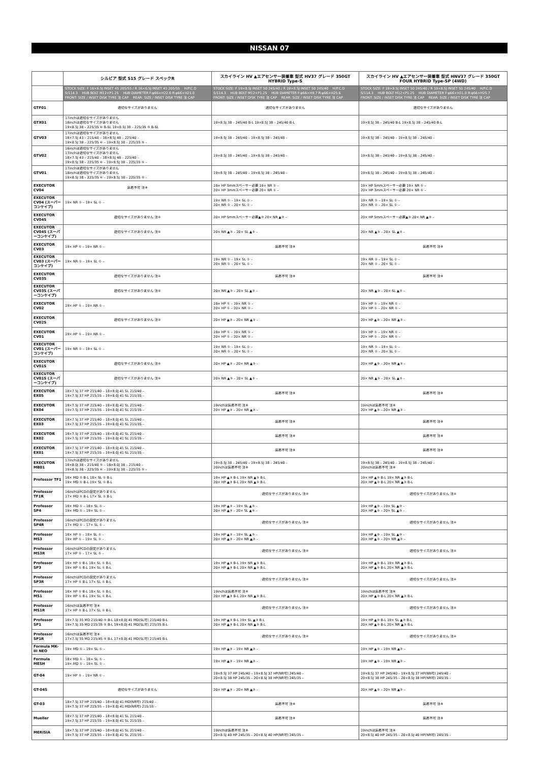NISSAN 07
| | シルビア 型式 S15 グレード スペックR | スカイライン HV ▲エアセンサー装着車 型式 HV37 グレード 350GT HYBRID Type-S | スカイライン HV ▲エアセンサー装着車 型式 HNV37 グレード 350GT FOUR HYBRID Type-SP (4WD) |
| --- | --- | --- | --- |
| | STOCK SIZE: F 16×6.5J INSET 45 205/55 / R 16×6.5J INSET 45 205/55 H/P.C.D 5/114.3 HUB BOLT M12×P1.25 HUB DIAMETER F:φ66×H22.0 R:φ66×H23.0 FRONT: SIZE / INSET DISK TYRE 注 CAP REAR: SIZE / INSET DISK TYRE 注 CAP | STOCK SIZE: F 19×8.5J INSET 50 245/40 / R 19×8.5J INSET 50 245/40 H/P.C.D 5/114.3 HUB BOLT M12×P1.25 HUB DIAMETER F:φ66×H9.7 R:φ66×H25.6 FRONT: SIZE / INSET DISK TYRE 注 CAP REAR: SIZE / INSET DISK TYRE 注 CAP | STOCK SIZE: F 19×8.5J INSET 50 245/40 / R 19×8.5J INSET 50 245/40 H/P.C.D 5/114.3 HUB BOLT M12×P1.25 HUB DIAMETER F:φ66×H31.0 R:φ66×H25.7 FRONT: SIZE / INSET DISK TYRE 注 CAP REAR: SIZE / INSET DISK TYRE 注 CAP |
| GTF01 | 適切なサイズがありません | 適切なサイズがありません | 適切なサイズがありません |
| GTX01 | 17inchは適切なサイズがありません 18inchは適切なサイズがありません 19×8.5J 38 – 225/35 ⑥ B-SL 19×8.5J 38 – 225/35 ⑤ B-SL | 19×8.5J 38 – 245/40 B-L 19×8.5J 38 – 245/40 B-L | 19×8.5J 38 – 245/40 B-L 19×8.5J 38 – 245/40 B-L |
| GTV03 | 17inchは適切なサイズがありません 18×7.5J 43 – 215/40 – 18×8.5J 48 – 225/40 – 19×8.5J 38 – 225/35 ⑥ – 19×8.5J 38 – 225/35 ⑤ – | 19×8.5J 38 – 245/40 – 19×8.5J 38 – 245/40 – | 19×8.5J 38 – 245/40 – 19×8.5J 38 – 245/40 – |
| GTV02 | 16inchは適切なサイズがありません 17inchは適切なサイズがありません 18×7.5J 43 – 215/40 – 18×8.5J 48 – 225/40 – 19×8.5J 38 – 225/35 ⑥ – 19×8.5J 38 – 225/35 ⑤ – | 19×8.5J 38 – 245/40 – 19×8.5J 38 – 245/40 – | 19×8.5J 38 – 245/40 – 19×8.5J 38 – 245/40 – |
| GTV01 | 17inchは適切なサイズがありません 18inchは適切なサイズがありません 19×8.5J 38 – 225/35 ⑥ – 19×8.5J 38 – 225/35 ⑤ – | 19×8.5J 38 – 245/40 – 19×8.5J 38 – 245/40 – | 19×8.5J 38 – 245/40 – 19×8.5J 38 – 245/40 – |
| EXECUTOR CV04 | 装着不可 注⑧ | 19× HP 5mmスペーサー必要 19× NR ① – 20× HP 3mmスペーサー必要 20× NR ① – | 19× HP 5mmスペーサー必要 19× NR ① – 20× HP 3mmスペーサー必要 20× NR ① – |
| EXECUTOR CV04 (スーパーコンケイブ) | 19× NR ① – 19× SL ① – | 19× NR ① – 19× SL ① – 20× NR ① – 20× SL ① – | 19× NR ① – 19× SL ① – 20× NR ① – 20× SL ① – |
| EXECUTOR CV04S | 適切なサイズがありません 注④ | 20× HP 5mmスペーサー必要▲③ 20× NR ▲③ – | 20× HP 5mmスペーサー必要▲③ 20× NR ▲③ – |
| EXECUTOR CV04S (スーパーコンケイブ) | 適切なサイズがありません 注④ | 20× NR ▲③ – 20× SL ▲③ – | 20× NR ▲③ – 20× SL ▲③ – |
| EXECUTOR CV03 | 19× HP ① – 19× NR ① – | 装着不可 注⑧ | 装着不可 注⑧ |
| EXECUTOR CV03 (スーパーコンケイブ) | 19× NR ① – 19× SL ① – | 19× NR ① – 19× SL ① – 20× NR ① – 20× SL ① – | 19× NR ① – 19× SL ① – 20× NR ① – 20× SL ① – |
| EXECUTOR CV03S | 適切なサイズがありません 注④ | 装着不可 注⑧ | 装着不可 注⑧ |
| EXECUTOR CV03S (スーパーコンケイブ) | 適切なサイズがありません 注④ | 20× NR ▲③ – 20× SL ▲③ – | 20× NR ▲③ – 20× SL ▲③ – |
| EXECUTOR CV02 | 19× HP ① – 19× NR ① – | 19× HP ① – 19× NR ① – 20× HP ① – 20× NR ① – | 19× HP ① – 19× NR ① – 20× HP ① – 20× NR ① – |
| EXECUTOR CV02S | 適切なサイズがありません 注④ | 20× HP ▲③ – 20× NR ▲③ – | 20× HP ▲③ – 20× NR ▲③ – |
| EXECUTOR CV01 | 19× HP ① – 19× NR ① – | 19× HP ① – 19× NR ① – 20× HP ① – 20× NR ① – | 19× HP ① – 19× NR ① – 20× HP ① – 20× NR ① – |
| EXECUTOR CV01 (スーパーコンケイブ) | 19× NR ① – 19× SL ① – | 19× NR ① – 19× SL ① – 20× NR ① – 20× SL ① – | 19× NR ① – 19× SL ① – 20× NR ① – 20× SL ① – |
| EXECUTOR CV01S | 適切なサイズがありません 注④ | 20× HP ▲③ – 20× NR ▲③ – | 20× HP ▲③ – 20× NR ▲③ – |
| EXECUTOR CV01S (スーパーコンケイブ) | 適切なサイズがありません 注④ | 20× NR ▲③ – 20× SL ▲③ – | 20× NR ▲③ – 20× SL ▲③ – |
| EXECUTOR EX05 | 18×7.5J 37 HP 215/40 – 18×8.0J 41 SL 215/40 – 19×7.5J 37 HP 215/35 – 19×8.0J 41 SL 215/35 – | 装着不可 注⑧ | 装着不可 注⑧ |
| EXECUTOR EX04 | 18×7.5J 37 HP 215/40 – 18×8.0J 41 SL 215/40 – 19×7.5J 37 HP 215/35 – 19×8.0J 41 SL 215/35 – | 19inchは装着不可 注⑧ 20× HP ▲③ – 20× NR ▲③ – | 19inchは装着不可 注⑧ 20× HP ▲③ – 20× NR ▲③ – |
| EXECUTOR EX03 | 18×7.5J 37 HP 215/40 – 18×8.0J 41 SL 215/40 – 19×7.5J 37 HP 215/35 – 19×8.0J 41 SL 215/35 – | 装着不可 注⑧ | 装着不可 注⑧ |
| EXECUTOR EX02 | 18×7.5J 37 HP 215/40 – 18×8.0J 41 SL 215/40 – 19×7.5J 37 HP 215/35 – 19×8.0J 41 SL 215/35 – | 装着不可 注⑧ | 装着不可 注⑧ |
| EXECUTOR EX01 | 18×7.5J 37 HP 215/40 – 18×8.0J 41 SL 215/40 – 19×7.5J 37 HP 215/35 – 19×8.0J 41 SL 215/35 – | 装着不可 注⑧ | 装着不可 注⑧ |
| EXECUTOR MB01 | 17inchは適切なサイズがありません 18×8.0J 38 – 215/40 ⑤ – 18×8.0J 38 – 215/40 – 19×8.5J 38 – 225/35 ⑥ – 19×8.5J 38 – 225/35 ⑤ – | 19×8.5J 38 – 245/40 – 19×8.5J 38 – 245/40 – 20inchは装着不可 注⑧ | 19×8.5J 38 – 245/40 – 19×8.5J 38 – 245/40 – 20inchは装着不可 注⑧ |
| Professor TF1 | 18× MD ① B-L 18× SL ① B-L 19× MD ① B-L 19× SL ① B-L | 19× HP ▲③ B-L 19× NR ▲③ B-L 20× HP ▲③ B-L 20× NR ▲③ B-L | 19× HP ▲③ B-L 19× NR ▲③ B-L 20× HP ▲③ B-L 20× NR ▲③ B-L |
| Professor TF1R | 16inchはPCDの設定がありません 17× MD ① B-L 17× SL ① B-L | 適切なサイズがありません 注④ | 適切なサイズがありません 注④ |
| Professor SP4 | 18× MD ① – 18× SL ① – 19× MD ① – 19× SL ① – | 19× HP ▲③ – 19× SL ▲③ – 20× HP ▲③ – 20× SL ▲③ – | 19× HP ▲③ – 19× SL ▲③ – 20× HP ▲③ – 20× SL ▲③ – |
| Professor SP4R | 16inchはPCDの設定がありません 17× MD ① – 17× SL ① – | 適切なサイズがありません 注④ | 適切なサイズがありません 注④ |
| Professor MS3 | 18× HP ① – 18× SL ① – 19× HP ① – 19× SL ① – | 19× HP ▲③ – 19× SL ▲③ – 20× HP ▲③ – 20× NR ▲③ – | 19× HP ▲③ – 19× SL ▲③ – 20× HP ▲③ – 20× NR ▲③ – |
| Professor MS3R | 16inchはPCDの設定がありません 17× HP ① – 17× SL ① – | 適切なサイズがありません 注④ | 適切なサイズがありません 注④ |
| Professor SP3 | 18× HP ① B-L 18× SL ① B-L 19× HP ① B-L 19× SL ① B-L | 19× HP ▲③ B-L 19× NR ▲③ B-L 20× HP ▲③ B-L 20× NR ▲③ B-L | 19× HP ▲③ B-L 19× NR ▲③ B-L 20× HP ▲③ B-L 20× NR ▲③ B-L |
| Professor SP3R | 16inchはPCDの設定がありません 17× HP ① B-L 17× SL ① B-L | 適切なサイズがありません 注④ | 適切なサイズがありません 注④ |
| Professor MS1 | 18× HP ① B-L 18× SL ① B-L 19× HP ① B-L 19× SL ① B-L | 19inchは装着不可 注⑧ 20× HP ▲③ B-L 20× NR ▲③ B-L | 19inchは装着不可 注⑧ 20× HP ▲③ B-L 20× NR ▲③ B-L |
| Professor MS1R | 16inchは装着不可 注⑧ 17× HP ① B-L 17× SL ① B-L | 適切なサイズがありません 注④ | 適切なサイズがありません 注④ |
| Professor SP1 | 18×7.5J 35 MD 215/40 ⑤ B-L 18×8.0J 41 MD(SL可) 215/40 B-L 19×7.5J 35 MD 215/35 ⑤ B-L 19×8.0J 41 MD(SL可) 215/35 B-L | 19× HP ▲③ B-L 19× SL ▲③ B-L 20× HP ▲③ B-L 20× NR ▲③ B-L | 19× HP ▲③ B-L 19× SL ▲③ B-L 20× HP ▲③ B-L 20× NR ▲③ B-L |
| Professor SP1R | 16inchは装着不可 注⑧ 17×7.5J 35 MD 215/45 ⑤ B-L 17×8.0J 41 MD(SL可) 215/45 B-L | 適切なサイズがありません 注④ | 適切なサイズがありません 注④ |
| Formula MK-III NEO | 19× MD ① – 19× SL ① – | 19× HP ▲③ – 19× NR ▲③ – | 19× HP ▲③ – 19× NR ▲③ – |
| Formula MESH | 18× MD ① – 18× SL ① – 19× MD ① – 19× SL ① – | 19× HP ▲③ – 19× NR ▲③ – | 19× HP ▲③ – 19× NR ▲③ – |
| GT-04 | 19× HP ① – 19× NR ① – | 19×8.5J 37 HP 245/40 – 19×8.5J 37 HP(NR可) 245/40 – 20×8.5J 38 HP 245/35 – 20×8.5J 38 HP(NR可) 245/35 – | 19×8.5J 37 HP 245/40 – 19×8.5J 37 HP(NR可) 245/40 – 20×8.5J 38 HP 245/35 – 20×8.5J 38 HP(NR可) 245/35 – |
| GT-04S | 適切なサイズがありません | 20× HP ▲③ – 20× NR ▲③ – | 20× HP ▲③ – 20× NR ▲③ – |
| GT-03 | 18×7.5J 37 HP 215/40 – 18×8.0J 41 MD(NR可) 215/40 – 19×7.5J 37 HP 215/35 – 19×8.0J 41 MD(NR可) 215/35 – | 装着不可 注⑧ | 装着不可 注⑧ |
| Mueller | 18×7.5J 37 HP 215/40 – 18×8.0J 41 SL 215/40 – 19×7.5J 37 HP 215/35 – 19×8.0J 41 SL 215/35 – | 装着不可 注⑧ | 装着不可 注⑧ |
| MERISIA | 18×7.5J 37 HP 215/40 – 18×8.0J 41 SL 215/40 – 19×7.5J 37 HP 215/35 – 19×8.0J 41 SL 215/35 – | 19inchは装着不可 注⑧ 20×8.5J 40 HP 245/35 – 20×8.5J 40 HP(NR可) 245/35 – | 19inchは装着不可 注⑧ 20×8.5J 40 HP 245/35 – 20×8.5J 40 HP(NR可) 245/35 – |